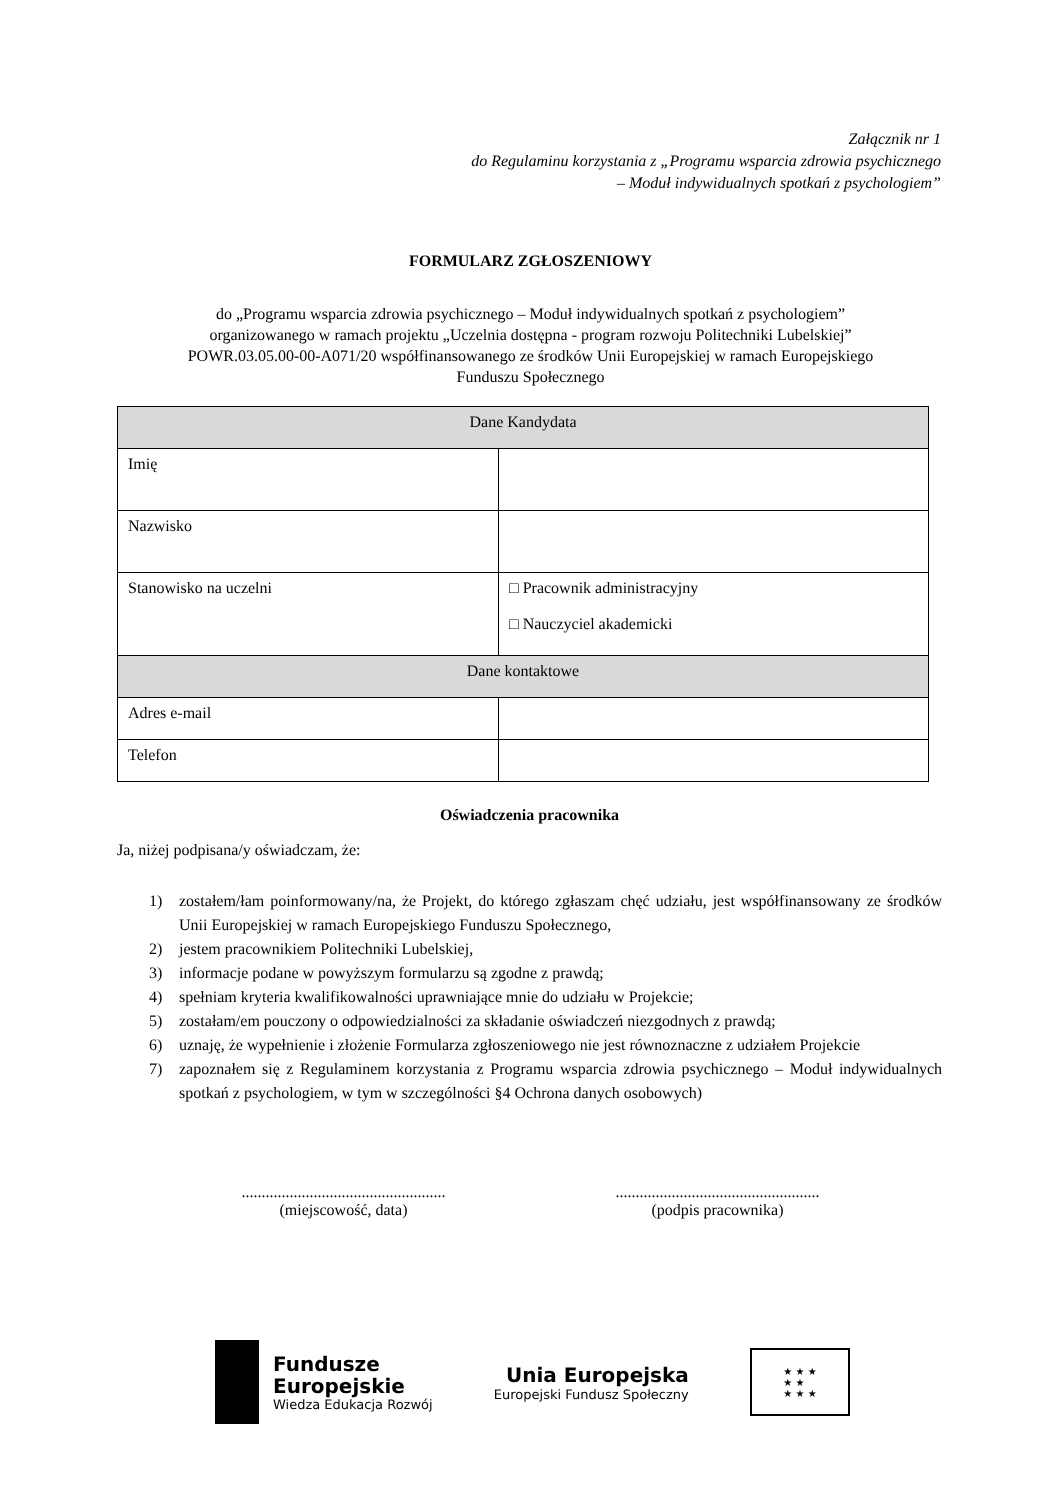Załącznik nr 1
do Regulaminu korzystania z „Programu wsparcia zdrowia psychicznego
– Moduł indywidualnych spotkań z psychologiem”
FORMULARZ ZGŁOSZENIOWY
do „Programu wsparcia zdrowia psychicznego – Moduł indywidualnych spotkań z psychologiem”
organizowanego w ramach projektu „Uczelnia dostępna - program rozwoju Politechniki Lubelskiej”
POWR.03.05.00-00-A071/20 współfinansowanego ze środków Unii Europejskiej w ramach Europejskiego
Funduszu Społecznego
| Dane Kandydata | |
| --- | --- |
| Imię | |
| Nazwisko | |
| Stanowisko na uczelni | □ Pracownik administracyjny □ Nauczyciel akademicki |
| Dane kontaktowe | |
| Adres e-mail | |
| Telefon | |
Oświadczenia pracownika
Ja, niżej podpisana/y oświadczam, że:
1) zostałem/łam poinformowany/na, że Projekt, do którego zgłaszam chęć udziału, jest współfinansowany ze środków Unii Europejskiej w ramach Europejskiego Funduszu Społecznego,
2) jestem pracownikiem Politechniki Lubelskiej,
3) informacje podane w powyższym formularzu są zgodne z prawdą;
4) spełniam kryteria kwalifikowalności uprawniające mnie do udziału w Projekcie;
5) zostałam/em pouczony o odpowiedzialności za składanie oświadczeń niezgodnych z prawdą;
6) uznaję, że wypełnienie i złożenie Formularza zgłoszeniowego nie jest równoznaczne z udziałem Projekcie
7) zapoznałem się z Regulaminem korzystania z Programu wsparcia zdrowia psychicznego – Moduł indywidualnych spotkań z psychologiem, w tym w szczególności §4 Ochrona danych osobowych)
...................................................
(miejscowość, data)
...................................................
(podpis pracownika)
Fundusze
Europejskie
Wiedza Edukacja Rozwój
Unia Europejska
Europejski Fundusz Społeczny
★ ★ ★
★ ★
★ ★ ★